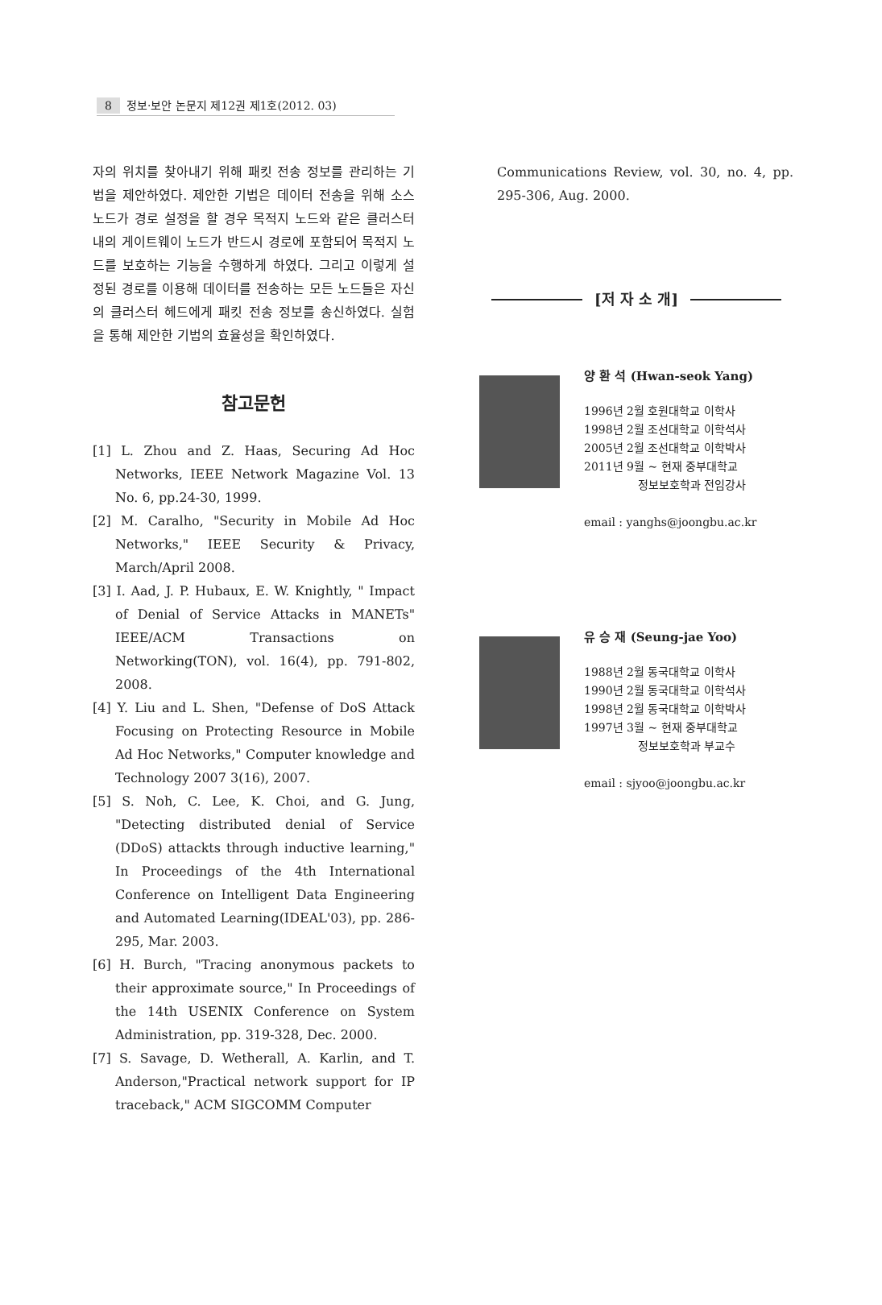8 정보·보안 논문지 제12권 제1호(2012. 03)
자의 위치를 찾아내기 위해 패킷 전송 정보를 관리하는 기법을 제안하였다. 제안한 기법은 데이터 전송을 위해 소스 노드가 경로 설정을 할 경우 목적지 노드와 같은 클러스터 내의 게이트웨이 노드가 반드시 경로에 포함되어 목적지 노드를 보호하는 기능을 수행하게 하였다. 그리고 이렇게 설정된 경로를 이용해 데이터를 전송하는 모든 노드들은 자신의 클러스터 헤드에게 패킷 전송 정보를 송신하였다. 실험을 통해 제안한 기법의 효율성을 확인하였다.
참고문헌
[1] L. Zhou and Z. Haas, Securing Ad Hoc Networks, IEEE Network Magazine Vol. 13 No. 6, pp.24-30, 1999.
[2] M. Caralho, "Security in Mobile Ad Hoc Networks," IEEE Security & Privacy, March/April 2008.
[3] I. Aad, J. P. Hubaux, E. W. Knightly, " Impact of Denial of Service Attacks in MANETs" IEEE/ACM Transactions on Networking(TON), vol. 16(4), pp. 791-802, 2008.
[4] Y. Liu and L. Shen, "Defense of DoS Attack Focusing on Protecting Resource in Mobile Ad Hoc Networks," Computer knowledge and Technology 2007 3(16), 2007.
[5] S. Noh, C. Lee, K. Choi, and G. Jung, "Detecting distributed denial of Service (DDoS) attackts through inductive learning," In Proceedings of the 4th International Conference on Intelligent Data Engineering and Automated Learning(IDEAL'03), pp. 286-295, Mar. 2003.
[6] H. Burch, "Tracing anonymous packets to their approximate source," In Proceedings of the 14th USENIX Conference on System Administration, pp. 319-328, Dec. 2000.
[7] S. Savage, D. Wetherall, A. Karlin, and T. Anderson,"Practical network support for IP traceback," ACM SIGCOMM Computer
Communications Review, vol. 30, no. 4, pp. 295-306, Aug. 2000.
[저 자 소 개]
양 환 석 (Hwan-seok Yang)
1996년 2월 호원대학교 이학사
1998년 2월 조선대학교 이학석사
2005년 2월 조선대학교 이학박사
2011년 9월 ~ 현재 중부대학교
정보보호학과 전임강사
email : yanghs@joongbu.ac.kr
유 승 재 (Seung-jae Yoo)
1988년 2월 동국대학교 이학사
1990년 2월 동국대학교 이학석사
1998년 2월 동국대학교 이학박사
1997년 3월 ~ 현재 중부대학교
정보보호학과 부교수
email : sjyoo@joongbu.ac.kr